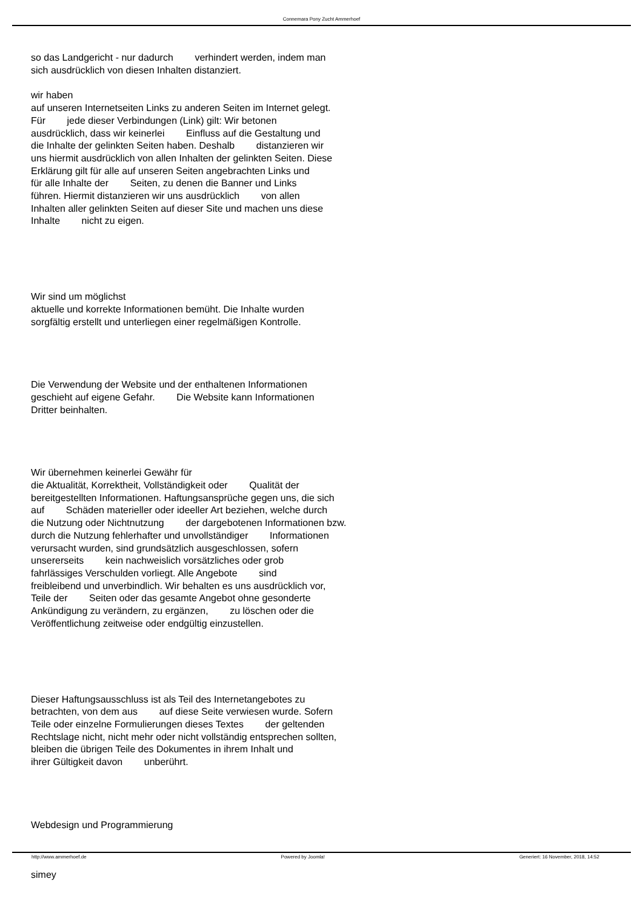Connemara Pony Zucht Ammerhoef
so das Landgericht - nur dadurch verhindert werden, indem man
sich ausdrücklich von diesen Inhalten distanziert.
wir haben
auf unseren Internetseiten Links zu anderen Seiten im Internet gelegt.
Für jede dieser Verbindungen (Link) gilt: Wir betonen
ausdrücklich, dass wir keinerlei Einfluss auf die Gestaltung und
die Inhalte der gelinkten Seiten haben. Deshalb distanzieren wir
uns hiermit ausdrücklich von allen Inhalten der gelinkten Seiten. Diese
Erklärung gilt für alle auf unseren Seiten angebrachten Links und
für alle Inhalte der Seiten, zu denen die Banner und Links
führen. Hiermit distanzieren wir uns ausdrücklich von allen
Inhalten aller gelinkten Seiten auf dieser Site und machen uns diese
Inhalte nicht zu eigen.
Wir sind um möglichst
aktuelle und korrekte Informationen bemüht. Die Inhalte wurden
sorgfältig erstellt und unterliegen einer regelmäßigen Kontrolle.
Die Verwendung der Website und der enthaltenen Informationen
geschieht auf eigene Gefahr. Die Website kann Informationen
Dritter beinhalten.
Wir übernehmen keinerlei Gewähr für
die Aktualität, Korrektheit, Vollständigkeit oder Qualität der
bereitgestellten Informationen. Haftungsansprüche gegen uns, die sich
auf Schäden materieller oder ideeller Art beziehen, welche durch
die Nutzung oder Nichtnutzung der dargebotenen Informationen bzw.
durch die Nutzung fehlerhafter und unvollständiger Informationen
verursacht wurden, sind grundsätzlich ausgeschlossen, sofern
unsererseits kein nachweislich vorsätzliches oder grob
fahrlässiges Verschulden vorliegt. Alle Angebote sind
freibleibend und unverbindlich. Wir behalten es uns ausdrücklich vor,
Teile der Seiten oder das gesamte Angebot ohne gesonderte
Ankündigung zu verändern, zu ergänzen, zu löschen oder die
Veröffentlichung zeitweise oder endgültig einzustellen.
Dieser Haftungsausschluss ist als Teil des Internetangebotes zu
betrachten, von dem aus auf diese Seite verwiesen wurde. Sofern
Teile oder einzelne Formulierungen dieses Textes der geltenden
Rechtslage nicht, nicht mehr oder nicht vollständig entsprechen sollten,
bleiben die übrigen Teile des Dokumentes in ihrem Inhalt und
ihrer Gültigkeit davon unberührt.
Webdesign und Programmierung
simey
http://www.ammerhoef.de Powered by Joomla! Generiert: 16 November, 2018, 14:52